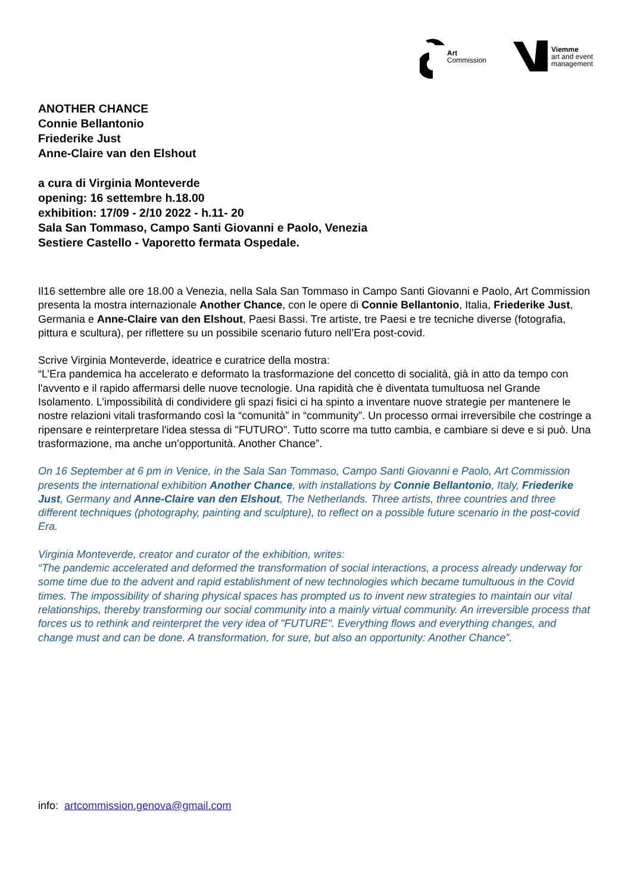Art
Commission
Viemme
art and event
management
ANOTHER CHANCE
Connie Bellantonio
Friederike Just
Anne-Claire van den Elshout
a cura di Virginia Monteverde
opening: 16 settembre h.18.00
exhibition: 17/09 - 2/10 2022 - h.11- 20
Sala San Tommaso, Campo Santi Giovanni e Paolo, Venezia
Sestiere Castello - Vaporetto fermata Ospedale.
Il16 settembre alle ore 18.00 a Venezia, nella Sala San Tommaso in Campo Santi Giovanni e Paolo, Art Commission presenta la mostra internazionale Another Chance, con le opere di Connie Bellantonio, Italia, Friederike Just, Germania e Anne-Claire van den Elshout, Paesi Bassi. Tre artiste, tre Paesi e tre tecniche diverse (fotografia, pittura e scultura), per riflettere su un possibile scenario futuro nell’Era post-covid.
Scrive Virginia Monteverde, ideatrice e curatrice della mostra:
“L’Era pandemica ha accelerato e deformato la trasformazione del concetto di socialità, già in atto da tempo con l'avvento e il rapido affermarsi delle nuove tecnologie. Una rapidità che è diventata tumultuosa nel Grande Isolamento. L’impossibilità di condividere gli spazi fisici ci ha spinto a inventare nuove strategie per mantenere le nostre relazioni vitali trasformando così la “comunità” in “community”. Un processo ormai irreversibile che costringe a ripensare e reinterpretare l'idea stessa di "FUTURO". Tutto scorre ma tutto cambia, e cambiare si deve e si può. Una trasformazione, ma anche un’opportunità. Another Chance”.
On 16 September at 6 pm in Venice, in the Sala San Tommaso, Campo Santi Giovanni e Paolo, Art Commission presents the international exhibition Another Chance, with installations by Connie Bellantonio, Italy, Friederike Just, Germany and Anne-Claire van den Elshout, The Netherlands. Three artists, three countries and three different techniques (photography, painting and sculpture), to reflect on a possible future scenario in the post-covid Era.
Virginia Monteverde, creator and curator of the exhibition, writes:
“The pandemic accelerated and deformed the transformation of social interactions, a process already underway for some time due to the advent and rapid establishment of new technologies which became tumultuous in the Covid times. The impossibility of sharing physical spaces has prompted us to invent new strategies to maintain our vital relationships, thereby transforming our social community into a mainly virtual community. An irreversible process that forces us to rethink and reinterpret the very idea of "FUTURE". Everything flows and everything changes, and change must and can be done. A transformation, for sure, but also an opportunity: Another Chance”.
info: artcommission.genova@gmail.com